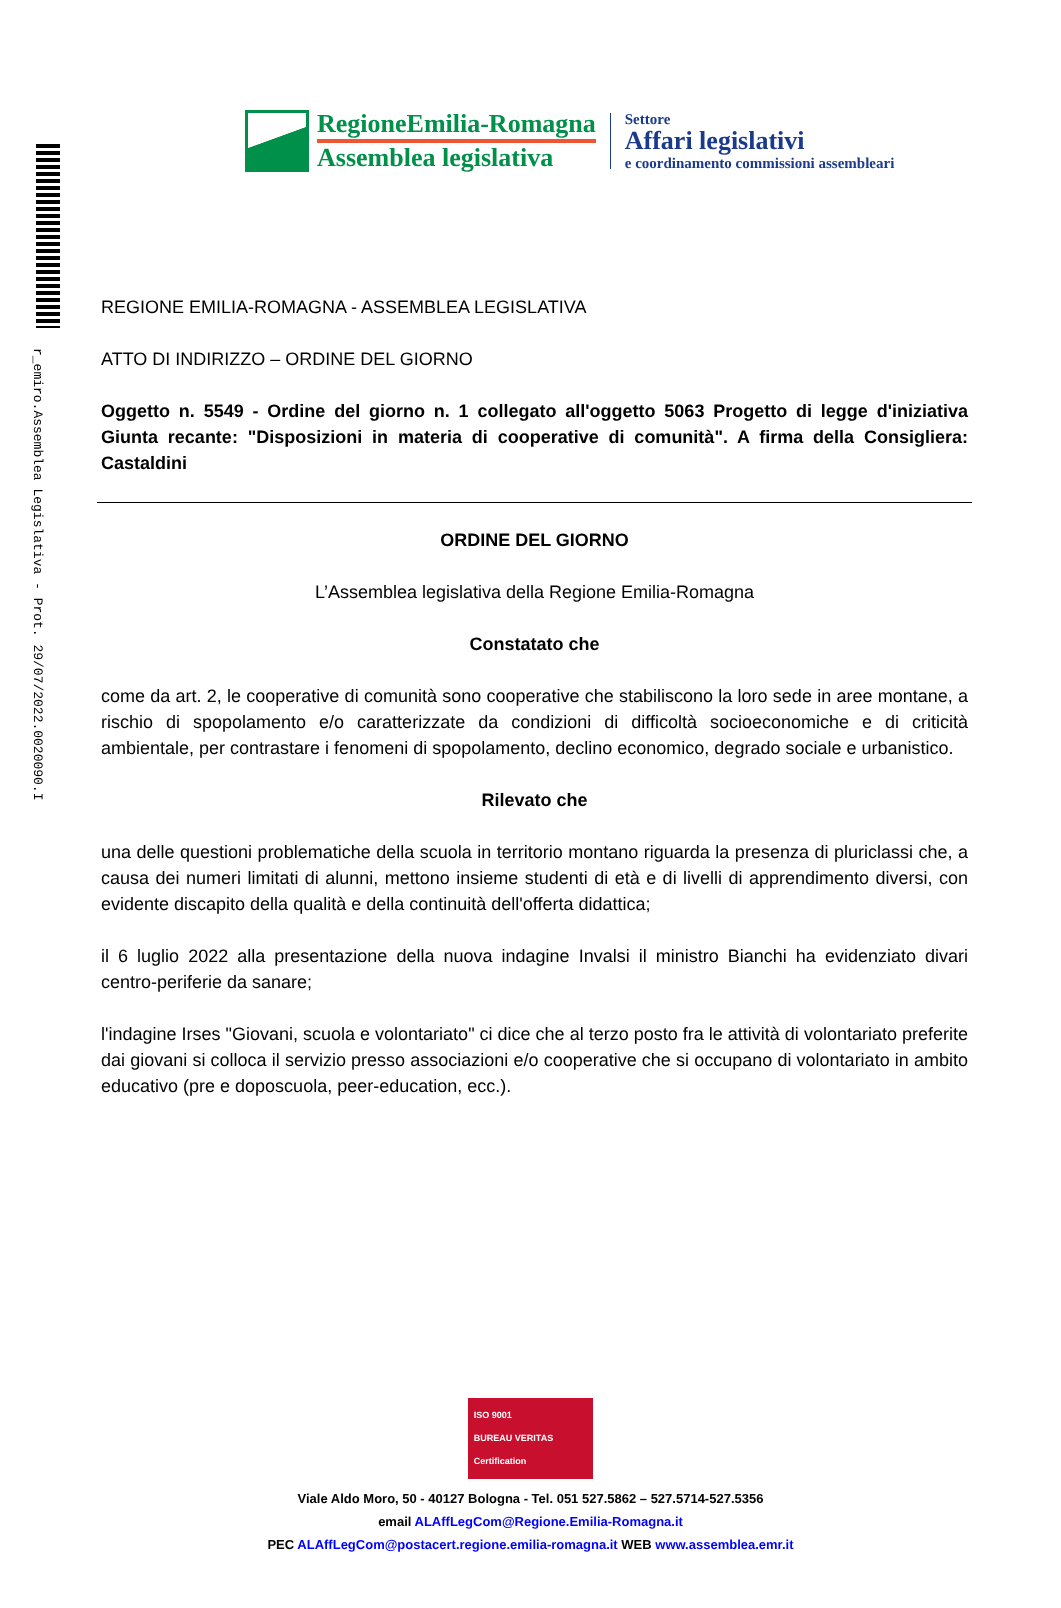r_emiro.Assemblea Legislativa - Prot. 29/07/2022.0020090.I
RegioneEmilia-Romagna
Assemblea legislativa
Settore
Affari legislativi
e coordinamento commissioni assembleari
REGIONE EMILIA-ROMAGNA - ASSEMBLEA LEGISLATIVA
ATTO DI INDIRIZZO – ORDINE DEL GIORNO
Oggetto n. 5549 - Ordine del giorno n. 1 collegato all'oggetto 5063 Progetto di legge d'iniziativa Giunta recante: "Disposizioni in materia di cooperative di comunità". A firma della Consigliera: Castaldini
ORDINE DEL GIORNO
L’Assemblea legislativa della Regione Emilia-Romagna
Constatato che
come da art. 2, le cooperative di comunità sono cooperative che stabiliscono la loro sede in aree montane, a rischio di spopolamento e/o caratterizzate da condizioni di difficoltà socioeconomiche e di criticità ambientale, per contrastare i fenomeni di spopolamento, declino economico, degrado sociale e urbanistico.
Rilevato che
una delle questioni problematiche della scuola in territorio montano riguarda la presenza di pluriclassi che, a causa dei numeri limitati di alunni, mettono insieme studenti di età e di livelli di apprendimento diversi, con evidente discapito della qualità e della continuità dell'offerta didattica;
il 6 luglio 2022 alla presentazione della nuova indagine Invalsi il ministro Bianchi ha evidenziato divari centro-periferie da sanare;
l'indagine Irses "Giovani, scuola e volontariato" ci dice che al terzo posto fra le attività di volontariato preferite dai giovani si colloca il servizio presso associazioni e/o cooperative che si occupano di volontariato in ambito educativo (pre e doposcuola, peer-education, ecc.).
ISO 9001
BUREAU VERITAS
Certification
Viale Aldo Moro, 50 - 40127 Bologna - Tel. 051 527.5862 – 527.5714-527.5356
email ALAffLegCom@Regione.Emilia-Romagna.it
PEC ALAffLegCom@postacert.regione.emilia-romagna.it WEB www.assemblea.emr.it